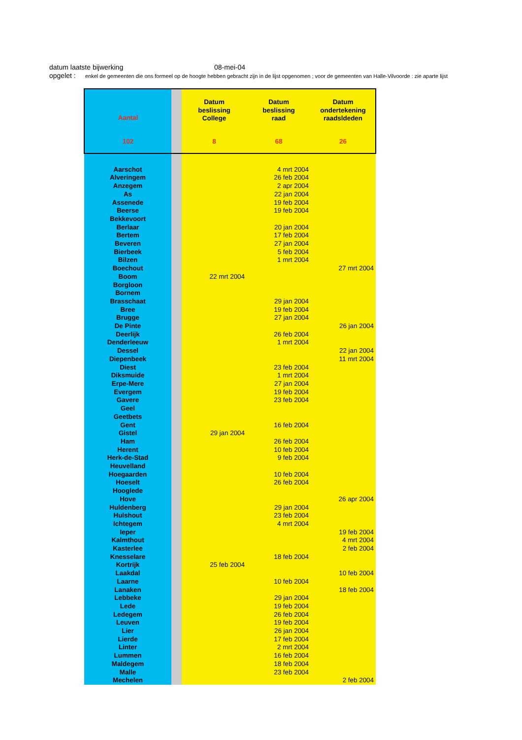datum laatste bijwerking 08-mei-04
opgelet : enkel de gemeenten die ons formeel op de hoogte hebben gebracht zijn in de lijst opgenomen ; voor de gemeenten van Halle-Vilvoorde : zie aparte lijst
| Aantal | | Datum beslissing College | Datum beslissing raad | Datum ondertekening raadsldeden |
| --- | --- | --- | --- | --- |
| 102 | | 8 | 68 | 26 |
| Aarschot | | | 4 mrt 2004 | |
| Alveringem | | | 26 feb 2004 | |
| Anzegem | | | 2 apr 2004 | |
| As | | | 22 jan 2004 | |
| Assenede | | | 19 feb 2004 | |
| Beerse | | | 19 feb 2004 | |
| Bekkevoort | | | | |
| Berlaar | | | 20 jan 2004 | |
| Bertem | | | 17 feb 2004 | |
| Beveren | | | 27 jan 2004 | |
| Bierbeek | | | 5 feb 2004 | |
| Bilzen | | | 1 mrt 2004 | |
| Boechout | | | | 27 mrt 2004 |
| Boom | | 22 mrt 2004 | | |
| Borgloon | | | | |
| Bornem | | | | |
| Brasschaat | | | 29 jan 2004 | |
| Bree | | | 19 feb 2004 | |
| Brugge | | | 27 jan 2004 | |
| De Pinte | | | | 26 jan 2004 |
| Deerlijk | | | 26 feb 2004 | |
| Denderleeuw | | | 1 mrt 2004 | |
| Dessel | | | | 22 jan 2004 |
| Diepenbeek | | | | 11 mrt 2004 |
| Diest | | | 23 feb 2004 | |
| Diksmuide | | | 1 mrt 2004 | |
| Erpe-Mere | | | 27 jan 2004 | |
| Evergem | | | 19 feb 2004 | |
| Gavere | | | 23 feb 2004 | |
| Geel | | | | |
| Geetbets | | | | |
| Gent | | | 16 feb 2004 | |
| Gistel | | 29 jan 2004 | | |
| Ham | | | 26 feb 2004 | |
| Herent | | | 10 feb 2004 | |
| Herk-de-Stad | | | 9 feb 2004 | |
| Heuvelland | | | | |
| Hoegaarden | | | 10 feb 2004 | |
| Hoeselt | | | 26 feb 2004 | |
| Hooglede | | | | |
| Hove | | | | 26 apr 2004 |
| Huldenberg | | | 29 jan 2004 | |
| Hulshout | | | 23 feb 2004 | |
| Ichtegem | | | 4 mrt 2004 | |
| Ieper | | | | 19 feb 2004 |
| Kalmthout | | | | 4 mrt 2004 |
| Kasterlee | | | | 2 feb 2004 |
| Knesselare | | | 18 feb 2004 | |
| Kortrijk | | 25 feb 2004 | | |
| Laakdal | | | | 10 feb 2004 |
| Laarne | | | 10 feb 2004 | |
| Lanaken | | | | 18 feb 2004 |
| Lebbeke | | | 29 jan 2004 | |
| Lede | | | 19 feb 2004 | |
| Ledegem | | | 26 feb 2004 | |
| Leuven | | | 19 feb 2004 | |
| Lier | | | 26 jan 2004 | |
| Lierde | | | 17 feb 2004 | |
| Linter | | | 2 mrt 2004 | |
| Lummen | | | 16 feb 2004 | |
| Maldegem | | | 18 feb 2004 | |
| Malle | | | 23 feb 2004 | |
| Mechelen | | | | 2 feb 2004 |